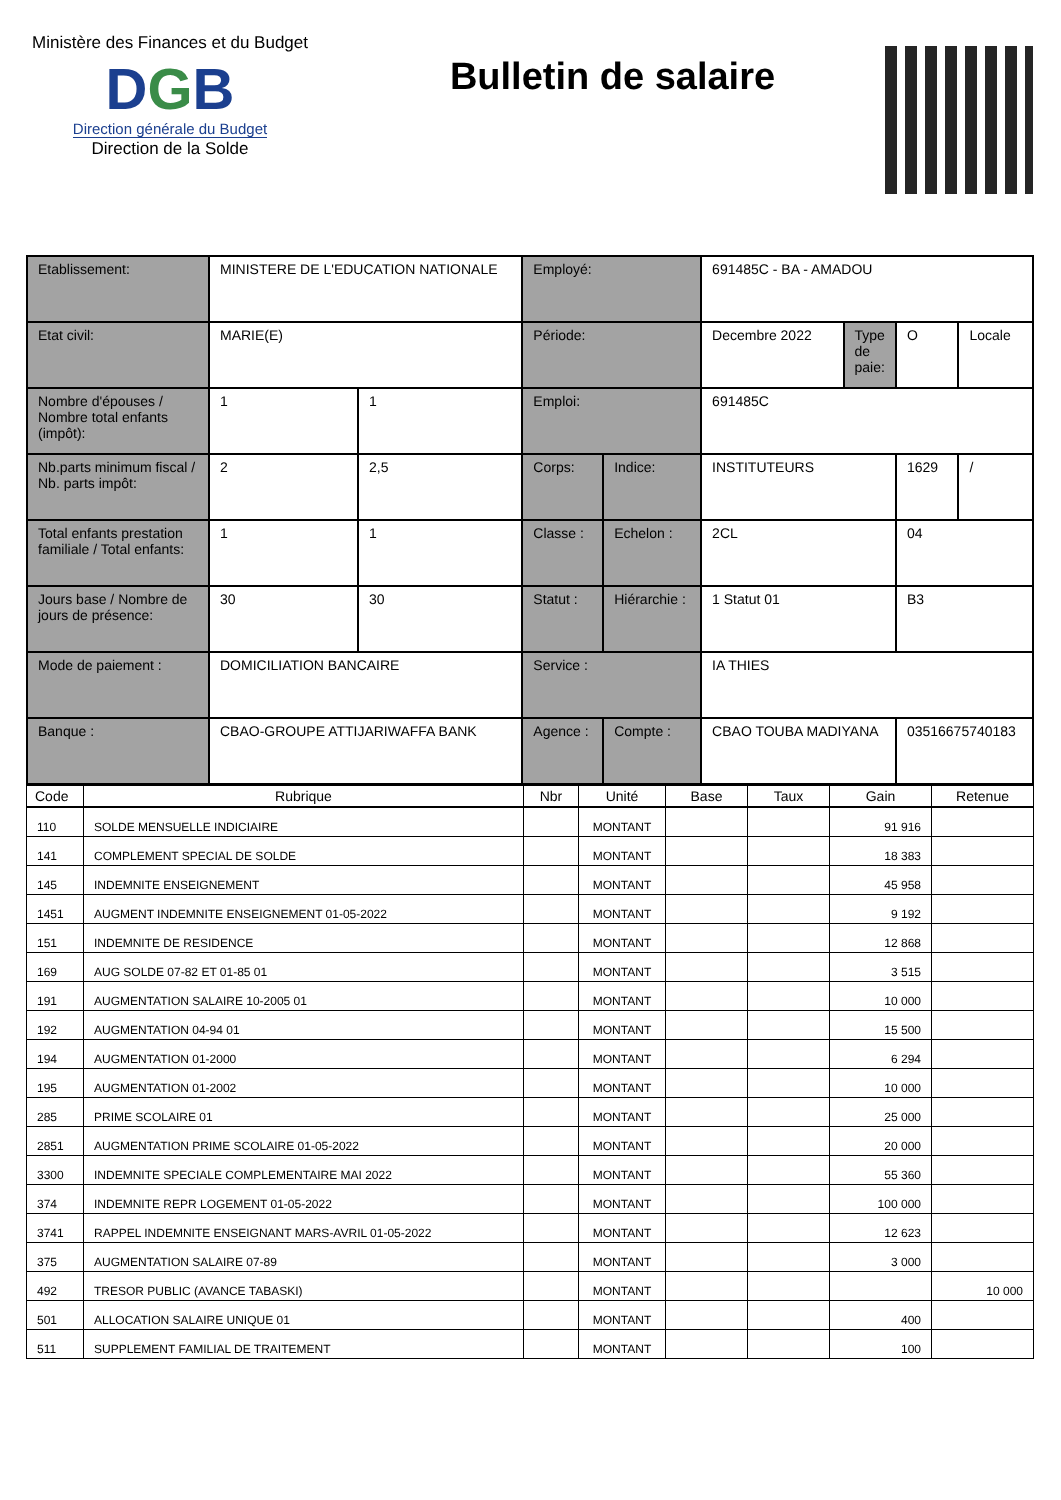Ministère des Finances et du Budget
DGB
Direction générale du Budget
Direction de la Solde
Bulletin de salaire
| Etablissement: | MINISTERE DE L'EDUCATION NATIONALE | | Employé: | | 691485C - BA - AMADOU | | | |
| Etat civil: | MARIE(E) | | Période: | | Decembre 2022 | Type de paie: | O | Locale |
| Nombre d'épouses / Nombre total enfants (impôt): | 1 | 1 | Emploi: | | 691485C | | | |
| Nb.parts minimum fiscal / Nb. parts impôt: | 2 | 2,5 | Corps: | Indice: | INSTITUTEURS | | 1629 | / |
| Total enfants prestation familiale / Total enfants: | 1 | 1 | Classe : | Echelon : | 2CL | | 04 | |
| Jours base / Nombre de jours de présence: | 30 | 30 | Statut : | Hiérarchie : | 1 Statut 01 | | B3 | |
| Mode de paiement : | DOMICILIATION BANCAIRE | | Service : | | IA THIES | | | |
| Banque : | CBAO-GROUPE ATTIJARIWAFFA BANK | | Agence : | Compte : | CBAO TOUBA MADIYANA | | 03516675740183 | |
| Code | Rubrique | Nbr | Unité | Base | Taux | Gain | Retenue |
| --- | --- | --- | --- | --- | --- | --- | --- |
| 110 | SOLDE MENSUELLE INDICIAIRE | | MONTANT | | | 91 916 | |
| 141 | COMPLEMENT SPECIAL DE SOLDE | | MONTANT | | | 18 383 | |
| 145 | INDEMNITE ENSEIGNEMENT | | MONTANT | | | 45 958 | |
| 1451 | AUGMENT INDEMNITE ENSEIGNEMENT 01-05-2022 | | MONTANT | | | 9 192 | |
| 151 | INDEMNITE DE RESIDENCE | | MONTANT | | | 12 868 | |
| 169 | AUG SOLDE 07-82 ET 01-85 01 | | MONTANT | | | 3 515 | |
| 191 | AUGMENTATION SALAIRE 10-2005 01 | | MONTANT | | | 10 000 | |
| 192 | AUGMENTATION 04-94 01 | | MONTANT | | | 15 500 | |
| 194 | AUGMENTATION 01-2000 | | MONTANT | | | 6 294 | |
| 195 | AUGMENTATION 01-2002 | | MONTANT | | | 10 000 | |
| 285 | PRIME SCOLAIRE 01 | | MONTANT | | | 25 000 | |
| 2851 | AUGMENTATION PRIME SCOLAIRE 01-05-2022 | | MONTANT | | | 20 000 | |
| 3300 | INDEMNITE SPECIALE COMPLEMENTAIRE MAI 2022 | | MONTANT | | | 55 360 | |
| 374 | INDEMNITE REPR LOGEMENT 01-05-2022 | | MONTANT | | | 100 000 | |
| 3741 | RAPPEL INDEMNITE ENSEIGNANT MARS-AVRIL 01-05-2022 | | MONTANT | | | 12 623 | |
| 375 | AUGMENTATION SALAIRE 07-89 | | MONTANT | | | 3 000 | |
| 492 | TRESOR PUBLIC (AVANCE TABASKI) | | MONTANT | | | | 10 000 |
| 501 | ALLOCATION SALAIRE UNIQUE 01 | | MONTANT | | | 400 | |
| 511 | SUPPLEMENT FAMILIAL DE TRAITEMENT | | MONTANT | | | 100 | |